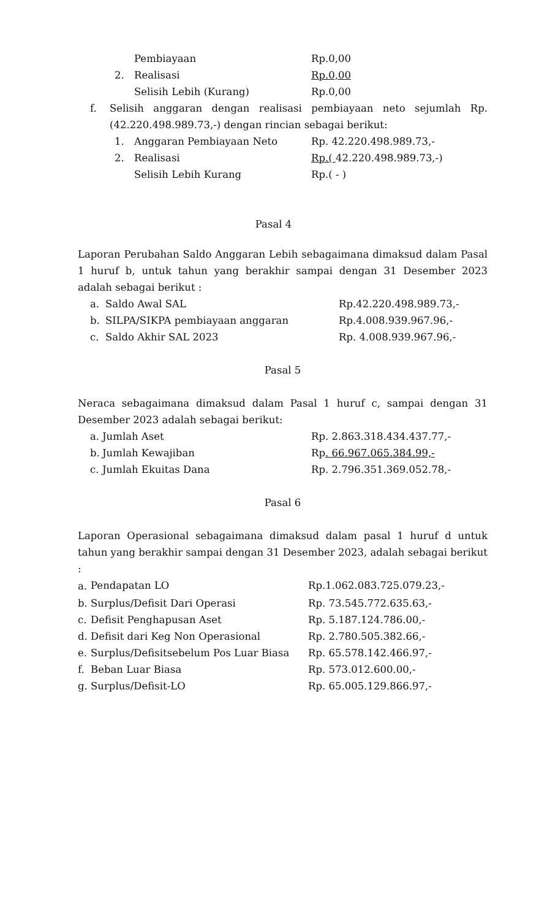| | Pembiayaan | Rp.0,00 |
| 2. | Realisasi | Rp.0,00 |
| | Selisih Lebih (Kurang) | Rp.0,00 |
f. Selisih anggaran dengan realisasi pembiayaan neto sejumlah Rp.(42.220.498.989.73,-) dengan rincian sebagai berikut:
| 1. | Anggaran Pembiayaan Neto | Rp. 42.220.498.989.73,- |
| 2. | Realisasi | Rp.( 42.220.498.989.73,-) |
| | Selisih Lebih Kurang | Rp.( - ) |
Pasal 4
Laporan Perubahan Saldo Anggaran Lebih sebagaimana dimaksud dalam Pasal 1 huruf b, untuk tahun yang berakhir sampai dengan 31 Desember 2023 adalah sebagai berikut :
| a. | Saldo Awal SAL | Rp.42.220.498.989.73,- |
| b. | SILPA/SIKPA pembiayaan anggaran | Rp.4.008.939.967.96,- |
| c. | Saldo Akhir SAL 2023 | Rp. 4.008.939.967.96,- |
Pasal 5
Neraca sebagaimana dimaksud dalam Pasal 1 huruf c, sampai dengan 31 Desember 2023 adalah sebagai berikut:
| a. | Jumlah Aset | Rp. 2.863.318.434.437.77,- |
| b. | Jumlah Kewajiban | Rp . 66.967.065.384.99,- |
| c. | Jumlah Ekuitas Dana | Rp. 2.796.351.369.052.78,- |
Pasal 6
Laporan Operasional sebagaimana dimaksud dalam pasal 1 huruf d untuk tahun yang berakhir sampai dengan 31 Desember 2023, adalah sebagai berikut :
| a. | Pendapatan LO | Rp.1.062.083.725.079.23,- |
| b. | Surplus/Defisit Dari Operasi | Rp. 73.545.772.635.63,- |
| c. | Defisit Penghapusan Aset | Rp. 5.187.124.786.00,- |
| d. | Defisit dari Keg Non Operasional | Rp. 2.780.505.382.66,- |
| e. | Surplus/Defisitsebelum Pos Luar Biasa | Rp. 65.578.142.466.97,- |
| f. | Beban Luar Biasa | Rp. 573.012.600.00,- |
| g. | Surplus/Defisit-LO | Rp. 65.005.129.866.97,- |